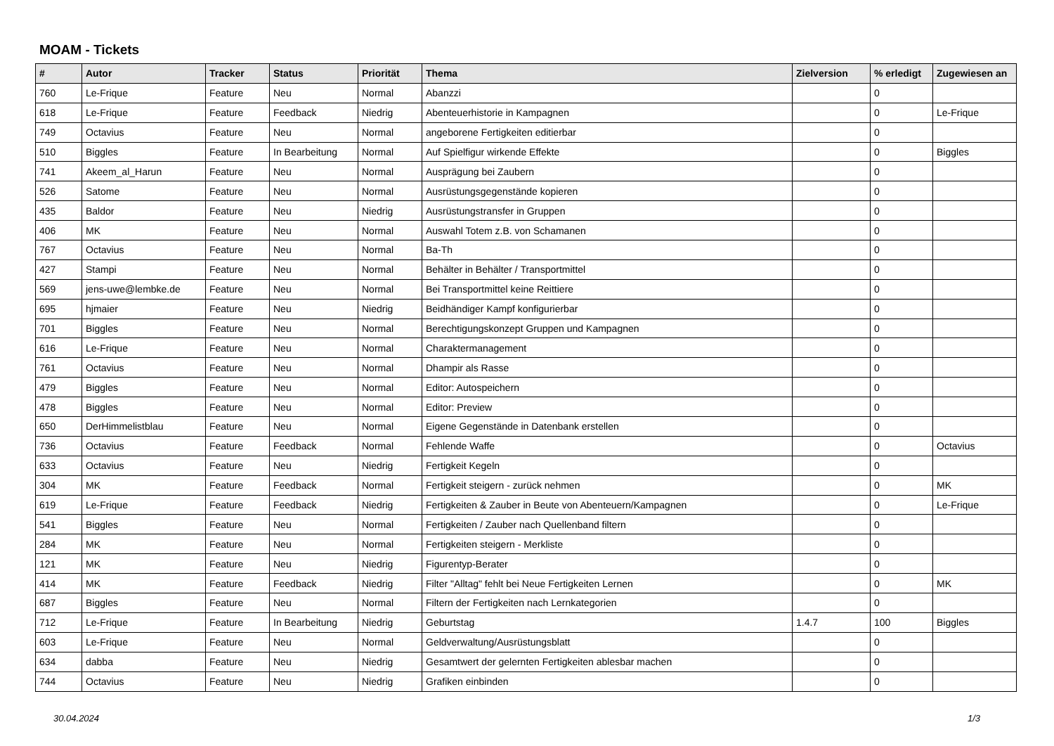MOAM - Tickets
| # | Autor | Tracker | Status | Priorität | Thema | Zielversion | % erledigt | Zugewiesen an |
| --- | --- | --- | --- | --- | --- | --- | --- | --- |
| 760 | Le-Frique | Feature | Neu | Normal | Abanzzi | | 0 | |
| 618 | Le-Frique | Feature | Feedback | Niedrig | Abenteuerhistorie in Kampagnen | | 0 | Le-Frique |
| 749 | Octavius | Feature | Neu | Normal | angeborene Fertigkeiten editierbar | | 0 | |
| 510 | Biggles | Feature | In Bearbeitung | Normal | Auf Spielfigur wirkende Effekte | | 0 | Biggles |
| 741 | Akeem_al_Harun | Feature | Neu | Normal | Ausprägung bei Zaubern | | 0 | |
| 526 | Satome | Feature | Neu | Normal | Ausrüstungsgegenstände kopieren | | 0 | |
| 435 | Baldor | Feature | Neu | Niedrig | Ausrüstungstransfer in Gruppen | | 0 | |
| 406 | MK | Feature | Neu | Normal | Auswahl Totem z.B. von Schamanen | | 0 | |
| 767 | Octavius | Feature | Neu | Normal | Ba-Th | | 0 | |
| 427 | Stampi | Feature | Neu | Normal | Behälter in Behälter / Transportmittel | | 0 | |
| 569 | jens-uwe@lembke.de | Feature | Neu | Normal | Bei Transportmittel keine Reittiere | | 0 | |
| 695 | hjmaier | Feature | Neu | Niedrig | Beidhändiger Kampf konfigurierbar | | 0 | |
| 701 | Biggles | Feature | Neu | Normal | Berechtigungskonzept Gruppen und Kampagnen | | 0 | |
| 616 | Le-Frique | Feature | Neu | Normal | Charaktermanagement | | 0 | |
| 761 | Octavius | Feature | Neu | Normal | Dhampir als Rasse | | 0 | |
| 479 | Biggles | Feature | Neu | Normal | Editor: Autospeichern | | 0 | |
| 478 | Biggles | Feature | Neu | Normal | Editor: Preview | | 0 | |
| 650 | DerHimmelistblau | Feature | Neu | Normal | Eigene Gegenstände in Datenbank erstellen | | 0 | |
| 736 | Octavius | Feature | Feedback | Normal | Fehlende Waffe | | 0 | Octavius |
| 633 | Octavius | Feature | Neu | Niedrig | Fertigkeit Kegeln | | 0 | |
| 304 | MK | Feature | Feedback | Normal | Fertigkeit steigern - zurück nehmen | | 0 | MK |
| 619 | Le-Frique | Feature | Feedback | Niedrig | Fertigkeiten & Zauber in Beute von Abenteuern/Kampagnen | | 0 | Le-Frique |
| 541 | Biggles | Feature | Neu | Normal | Fertigkeiten / Zauber nach Quellenband filtern | | 0 | |
| 284 | MK | Feature | Neu | Normal | Fertigkeiten steigern - Merkliste | | 0 | |
| 121 | MK | Feature | Neu | Niedrig | Figurentyp-Berater | | 0 | |
| 414 | MK | Feature | Feedback | Niedrig | Filter "Alltag" fehlt bei Neue Fertigkeiten Lernen | | 0 | MK |
| 687 | Biggles | Feature | Neu | Normal | Filtern der Fertigkeiten nach Lernkategorien | | 0 | |
| 712 | Le-Frique | Feature | In Bearbeitung | Niedrig | Geburtstag | 1.4.7 | 100 | Biggles |
| 603 | Le-Frique | Feature | Neu | Normal | Geldverwaltung/Ausrüstungsblatt | | 0 | |
| 634 | dabba | Feature | Neu | Niedrig | Gesamtwert der gelernten Fertigkeiten ablesbar machen | | 0 | |
| 744 | Octavius | Feature | Neu | Niedrig | Grafiken einbinden | | 0 | |
30.04.2024 1/3